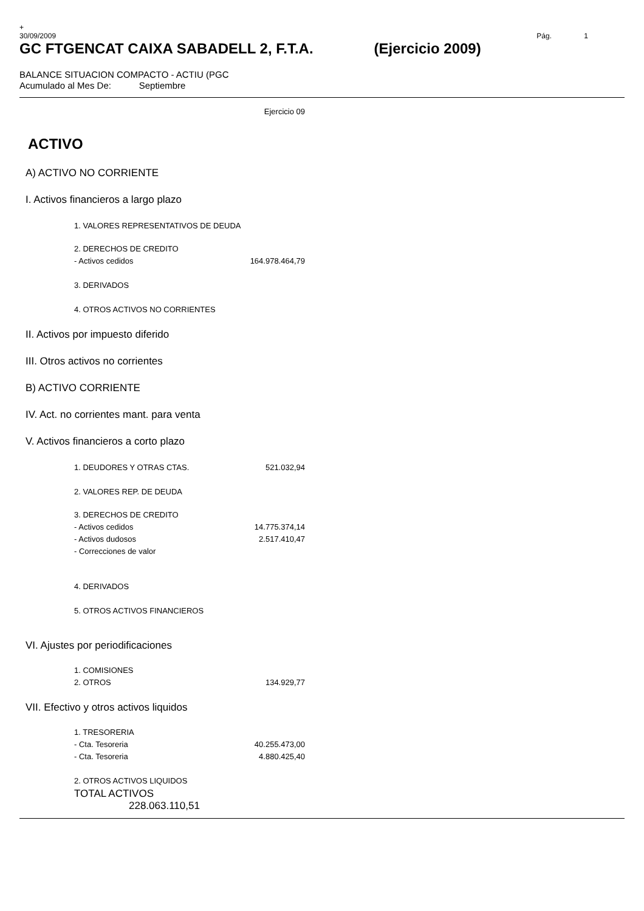+
30/09/2009 Pág. 1
GC FTGENCAT CAIXA SABADELL 2, F.T.A. (Ejercicio 2009)
BALANCE SITUACION COMPACTO - ACTIU (PGC
Acumulado al Mes De: Septiembre
| | Ejercicio 09 |
| ACTIVO | |
| A) ACTIVO NO CORRIENTE | |
| I. Activos financieros a largo plazo | |
| 1. VALORES REPRESENTATIVOS DE DEUDA | |
| 2. DERECHOS DE CREDITO | |
| - Activos cedidos | 164.978.464,79 |
| 3. DERIVADOS | |
| 4. OTROS ACTIVOS NO CORRIENTES | |
| II. Activos por impuesto diferido | |
| III. Otros activos no corrientes | |
| B) ACTIVO CORRIENTE | |
| IV. Act. no corrientes mant. para venta | |
| V. Activos financieros a corto plazo | |
| 1. DEUDORES Y OTRAS CTAS. | 521.032,94 |
| 2. VALORES REP. DE DEUDA | |
| 3. DERECHOS DE CREDITO | |
| - Activos cedidos | 14.775.374,14 |
| - Activos dudosos | 2.517.410,47 |
| - Correcciones de valor | |
| 4. DERIVADOS | |
| 5. OTROS ACTIVOS FINANCIEROS | |
| VI. Ajustes por periodificaciones | |
| 1. COMISIONES | |
| 2. OTROS | 134.929,77 |
| VII. Efectivo y otros activos liquidos | |
| 1. TRESORERIA | |
| - Cta. Tesoreria | 40.255.473,00 |
| - Cta. Tesoreria | 4.880.425,40 |
| 2. OTROS ACTIVOS LIQUIDOS | |
| TOTAL ACTIVOS 228.063.110,51 | |